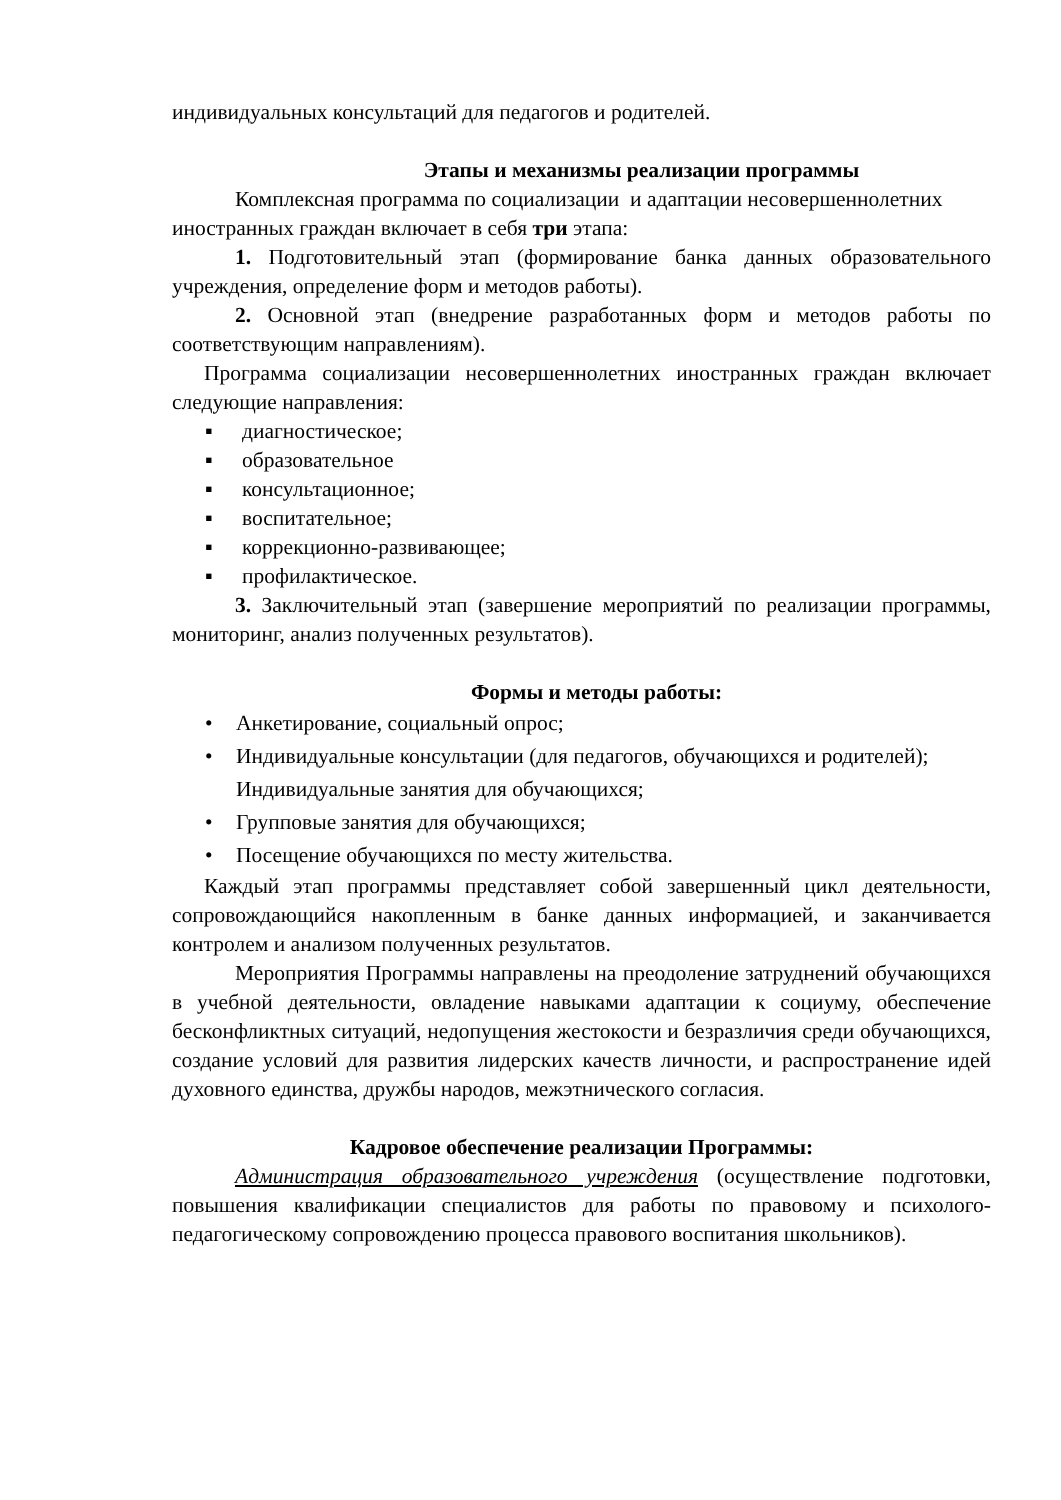индивидуальных консультаций для педагогов и родителей.
Этапы и механизмы реализации программы
Комплексная программа по социализации и адаптации несовершеннолетних иностранных граждан включает в себя три этапа:
1. Подготовительный этап (формирование банка данных образовательного учреждения, определение форм и методов работы).
2. Основной этап (внедрение разработанных форм и методов работы по соответствующим направлениям).
Программа социализации несовершеннолетних иностранных граждан включает следующие направления:
▪ диагностическое;
▪ образовательное
▪ консультационное;
▪ воспитательное;
▪ коррекционно-развивающее;
▪ профилактическое.
3. Заключительный этап (завершение мероприятий по реализации программы, мониторинг, анализ полученных результатов).
Формы и методы работы:
• Анкетирование, социальный опрос;
• Индивидуальные консультации (для педагогов, обучающихся и родителей);
Индивидуальные занятия для обучающихся;
• Групповые занятия для обучающихся;
• Посещение обучающихся по месту жительства.
Каждый этап программы представляет собой завершенный цикл деятельности, сопровождающийся накопленным в банке данных информацией, и заканчивается контролем и анализом полученных результатов.
Мероприятия Программы направлены на преодоление затруднений обучающихся в учебной деятельности, овладение навыками адаптации к социуму, обеспечение бесконфликтных ситуаций, недопущения жестокости и безразличия среди обучающихся, создание условий для развития лидерских качеств личности, и распространение идей духовного единства, дружбы народов, межэтнического согласия.
Кадровое обеспечение реализации Программы:
Администрация образовательного учреждения (осуществление подготовки, повышения квалификации специалистов для работы по правовому и психолого-педагогическому сопровождению процесса правового воспитания школьников).